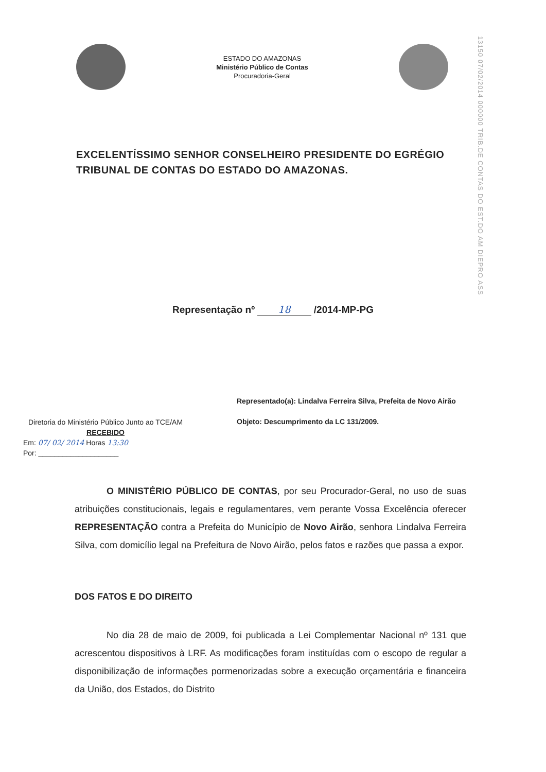ESTADO DO AMAZONAS
Ministério Público de Contas
Procuradoria-Geral
13150 07/02/2014 000000 TRIB.DE CONTAS DO EST.DO AM DIEPRO ASS
EXCELENTÍSSIMO SENHOR CONSELHEIRO PRESIDENTE DO EGRÉGIO TRIBUNAL DE CONTAS DO ESTADO DO AMAZONAS.
Representação nº 18 /2014-MP-PG
Diretoria do Ministério Público Junto ao TCE/AM
RECEBIDO
Em: 07/ 02/ 2014 Horas 13:30
Por: ____________________
Representado(a): Lindalva Ferreira Silva, Prefeita de Novo Airão
Objeto: Descumprimento da LC 131/2009.
O MINISTÉRIO PÚBLICO DE CONTAS, por seu Procurador-Geral, no uso de suas atribuições constitucionais, legais e regulamentares, vem perante Vossa Excelência oferecer REPRESENTAÇÃO contra a Prefeita do Município de Novo Airão, senhora Lindalva Ferreira Silva, com domicílio legal na Prefeitura de Novo Airão, pelos fatos e razões que passa a expor.
DOS FATOS E DO DIREITO
No dia 28 de maio de 2009, foi publicada a Lei Complementar Nacional nº 131 que acrescentou dispositivos à LRF. As modificações foram instituídas com o escopo de regular a disponibilização de informações pormenorizadas sobre a execução orçamentária e financeira da União, dos Estados, do Distrito